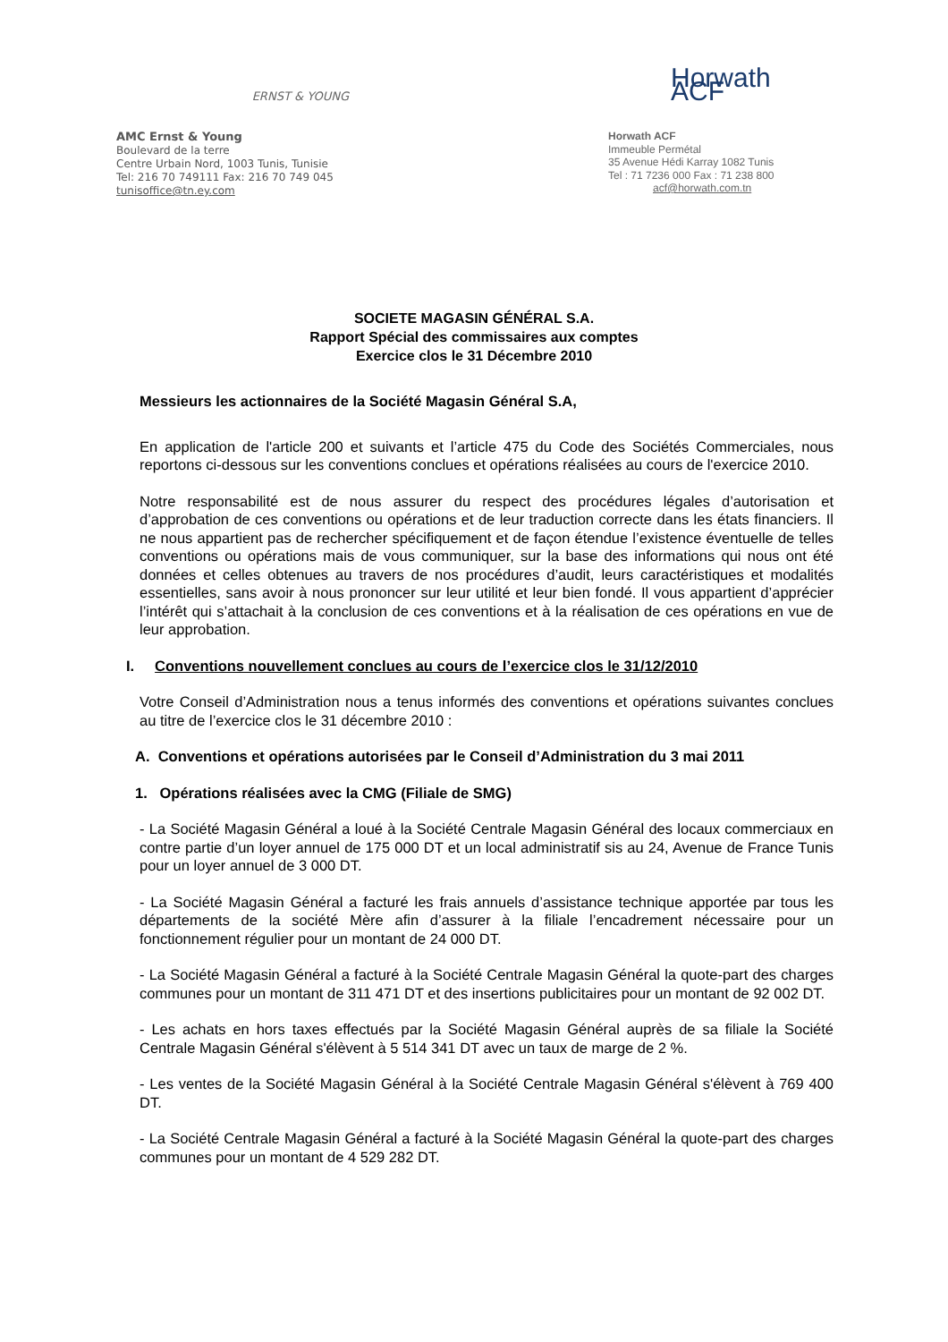ERNST & YOUNG
AMC Ernst & Young
Boulevard de la terre
Centre Urbain Nord, 1003 Tunis, Tunisie
Tel: 216 70 749111 Fax: 216 70 749 045
tunisoffice@tn.ey.com
Horwath ACF
Horwath ACF
Immeuble Permétal
35 Avenue Hédi Karray 1082 Tunis
Tel : 71 7236 000 Fax : 71 238 800
acf@horwath.com.tn
SOCIETE MAGASIN GÉNÉRAL S.A.
Rapport Spécial des commissaires aux comptes
Exercice clos le 31 Décembre 2010
Messieurs les actionnaires de la Société Magasin Général S.A,
En application de l'article 200 et suivants et l’article 475 du Code des Sociétés Commerciales, nous reportons ci-dessous sur les conventions conclues et opérations réalisées au cours de l'exercice 2010.
Notre responsabilité est de nous assurer du respect des procédures légales d’autorisation et d’approbation de ces conventions ou opérations et de leur traduction correcte dans les états financiers. Il ne nous appartient pas de rechercher spécifiquement et de façon étendue l’existence éventuelle de telles conventions ou opérations mais de vous communiquer, sur la base des informations qui nous ont été données et celles obtenues au travers de nos procédures d’audit, leurs caractéristiques et modalités essentielles, sans avoir à nous prononcer sur leur utilité et leur bien fondé. Il vous appartient d’apprécier l’intérêt qui s’attachait à la conclusion de ces conventions et à la réalisation de ces opérations en vue de leur approbation.
I. Conventions nouvellement conclues au cours de l’exercice clos le 31/12/2010
Votre Conseil d’Administration nous a tenus informés des conventions et opérations suivantes conclues au titre de l’exercice clos le 31 décembre 2010 :
A. Conventions et opérations autorisées par le Conseil d’Administration du 3 mai 2011
1. Opérations réalisées avec la CMG (Filiale de SMG)
- La Société Magasin Général a loué à la Société Centrale Magasin Général des locaux commerciaux en contre partie d’un loyer annuel de 175 000 DT et un local administratif sis au 24, Avenue de France Tunis pour un loyer annuel de 3 000 DT.
- La Société Magasin Général a facturé les frais annuels d’assistance technique apportée par tous les départements de la société Mère afin d’assurer à la filiale l’encadrement nécessaire pour un fonctionnement régulier pour un montant de 24 000 DT.
- La Société Magasin Général a facturé à la Société Centrale Magasin Général la quote-part des charges communes pour un montant de 311 471 DT et des insertions publicitaires pour un montant de 92 002 DT.
- Les achats en hors taxes effectués par la Société Magasin Général auprès de sa filiale la Société Centrale Magasin Général s'élèvent à 5 514 341 DT avec un taux de marge de 2 %.
- Les ventes de la Société Magasin Général à la Société Centrale Magasin Général s'élèvent à 769 400 DT.
- La Société Centrale Magasin Général a facturé à la Société Magasin Général la quote-part des charges communes pour un montant de 4 529 282 DT.